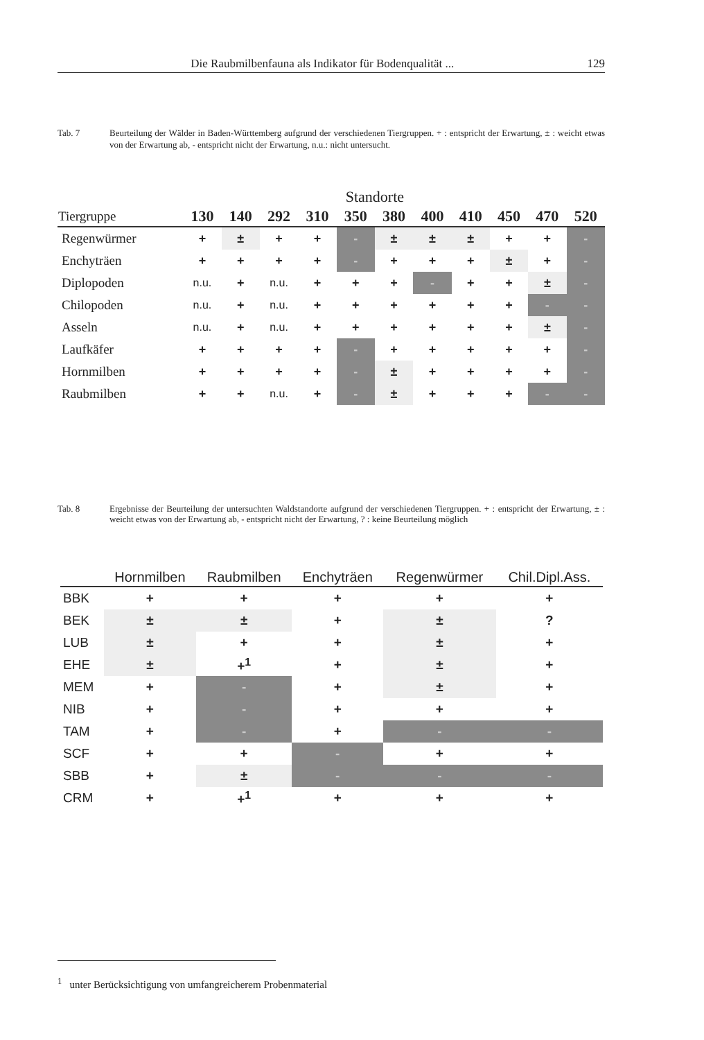Die Raubmilbenfauna als Indikator für Bodenqualität ... 129
Tab. 7 Beurteilung der Wälder in Baden-Württemberg aufgrund der verschiedenen Tiergruppen. + : entspricht der Erwartung, ± : weicht etwas von der Erwartung ab, - entspricht nicht der Erwartung, n.u.: nicht untersucht.
| | Standorte | | | | | | | | | | |
| --- | --- | --- | --- | --- | --- | --- | --- | --- | --- | --- | --- |
| Tiergruppe | 130 | 140 | 292 | 310 | 350 | 380 | 400 | 410 | 450 | 470 | 520 |
| Regenwürmer | + | ± | + | + | - | ± | ± | ± | + | + | - |
| Enchyträen | + | + | + | + | - | + | + | + | ± | + | - |
| Diplopoden | n.u. | + | n.u. | + | + | + | - | + | + | ± | - |
| Chilopoden | n.u. | + | n.u. | + | + | + | + | + | + | - | - |
| Asseln | n.u. | + | n.u. | + | + | + | + | + | + | ± | - |
| Laufkäfer | + | + | + | + | - | + | + | + | + | + | - |
| Hornmilben | + | + | + | + | - | ± | + | + | + | + | - |
| Raubmilben | + | + | n.u. | + | - | ± | + | + | + | - | - |
Tab. 8 Ergebnisse der Beurteilung der untersuchten Waldstandorte aufgrund der verschiedenen Tiergruppen. + : entspricht der Erwartung, ± : weicht etwas von der Erwartung ab, - entspricht nicht der Erwartung, ? : keine Beurteilung möglich
| | Hornmilben | Raubmilben | Enchyträen | Regenwürmer | Chil.Dipl.Ass. |
| --- | --- | --- | --- | --- | --- |
| BBK | + | + | + | + | + |
| BEK | ± | ± | + | ± | ? |
| LUB | ± | + | + | ± | + |
| EHE | ± | +<sup>1</sup> | + | ± | + |
| MEM | + | - | + | ± | + |
| NIB | + | - | + | + | + |
| TAM | + | - | + | - | - |
| SCF | + | + | - | + | + |
| SBB | + | ± | - | - | - |
| CRM | + | +<sup>1</sup> | + | + | + |
<sup>1</sup> unter Berücksichtigung von umfangreicherem Probenmaterial